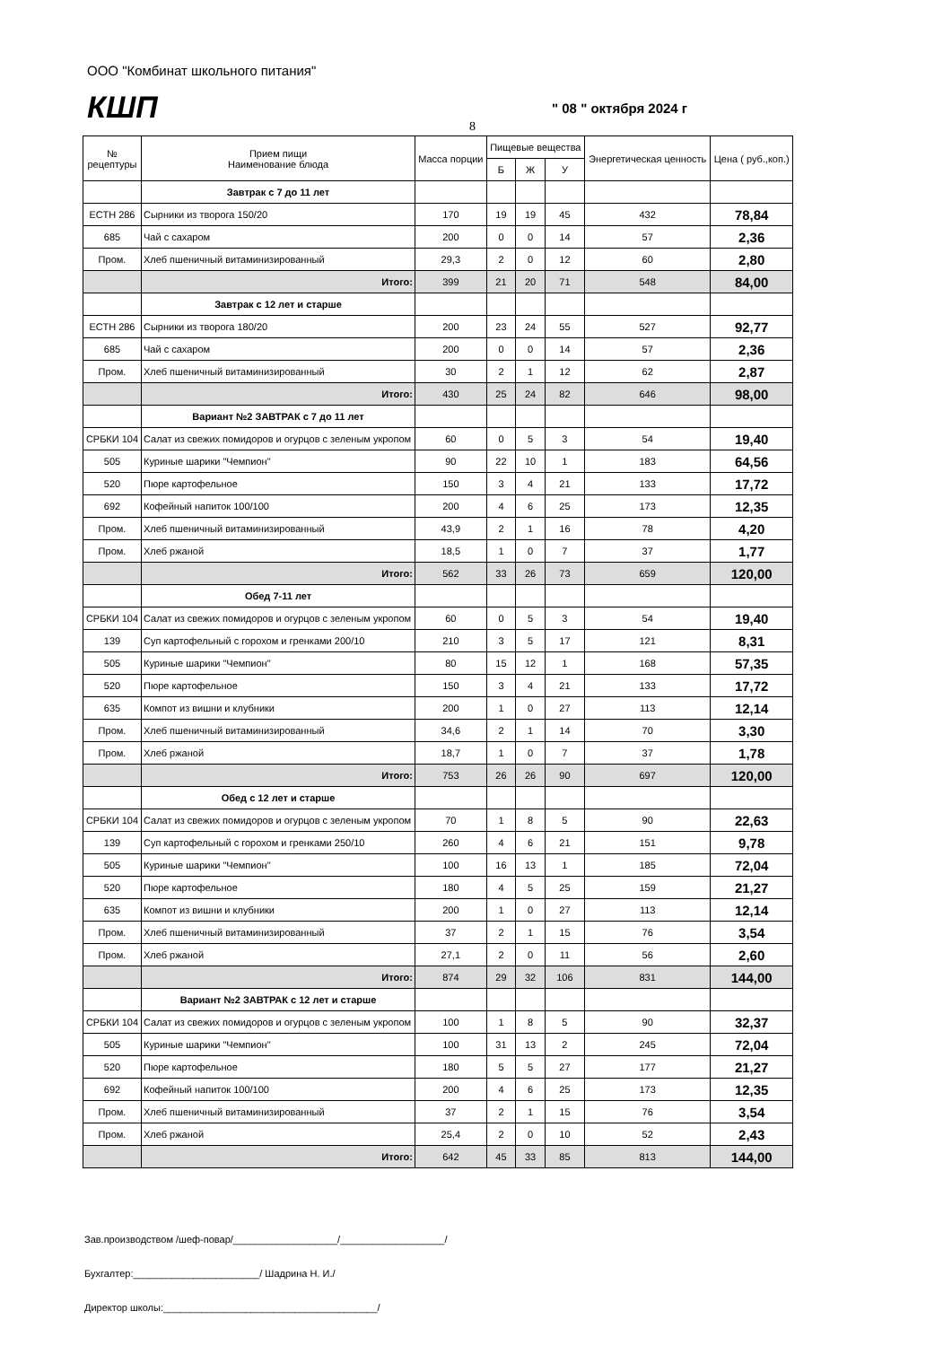ООО "Комбинат школьного питания"
КШП " 08 " октября 2024 г
8
| № рецептуры | Прием пищи Наименование блюда | Масса порции | Пищевые вещества | | | Энергетическая ценность | Цена ( руб.,коп.) |
| --- | --- | --- | --- | --- | --- | --- | --- |
| | | | Б | Ж | У | | |
| | Завтрак с 7 до 11 лет | | | | | | |
| ЕСТН 286 | Сырники из творога 150/20 | 170 | 19 | 19 | 45 | 432 | 78,84 |
| 685 | Чай с сахаром | 200 | 0 | 0 | 14 | 57 | 2,36 |
| Пром. | Хлеб пшеничный витаминизированный | 29,3 | 2 | 0 | 12 | 60 | 2,80 |
| | Итого: | 399 | 21 | 20 | 71 | 548 | 84,00 |
| | Завтрак с 12 лет и старше | | | | | | |
| ЕСТН 286 | Сырники из творога 180/20 | 200 | 23 | 24 | 55 | 527 | 92,77 |
| 685 | Чай с сахаром | 200 | 0 | 0 | 14 | 57 | 2,36 |
| Пром. | Хлеб пшеничный витаминизированный | 30 | 2 | 1 | 12 | 62 | 2,87 |
| | Итого: | 430 | 25 | 24 | 82 | 646 | 98,00 |
| | Вариант №2 ЗАВТРАК с 7 до 11 лет | | | | | | |
| СРБКИ 104 | Салат из свежих помидоров и огурцов с зеленым укропом | 60 | 0 | 5 | 3 | 54 | 19,40 |
| 505 | Куриные шарики "Чемпион" | 90 | 22 | 10 | 1 | 183 | 64,56 |
| 520 | Пюре картофельное | 150 | 3 | 4 | 21 | 133 | 17,72 |
| 692 | Кофейный напиток 100/100 | 200 | 4 | 6 | 25 | 173 | 12,35 |
| Пром. | Хлеб пшеничный витаминизированный | 43,9 | 2 | 1 | 16 | 78 | 4,20 |
| Пром. | Хлеб ржаной | 18,5 | 1 | 0 | 7 | 37 | 1,77 |
| | Итого: | 562 | 33 | 26 | 73 | 659 | 120,00 |
| | Обед 7-11 лет | | | | | | |
| СРБКИ 104 | Салат из свежих помидоров и огурцов с зеленым укропом | 60 | 0 | 5 | 3 | 54 | 19,40 |
| 139 | Суп картофельный с горохом и гренками 200/10 | 210 | 3 | 5 | 17 | 121 | 8,31 |
| 505 | Куриные шарики "Чемпион" | 80 | 15 | 12 | 1 | 168 | 57,35 |
| 520 | Пюре картофельное | 150 | 3 | 4 | 21 | 133 | 17,72 |
| 635 | Компот из вишни и клубники | 200 | 1 | 0 | 27 | 113 | 12,14 |
| Пром. | Хлеб пшеничный витаминизированный | 34,6 | 2 | 1 | 14 | 70 | 3,30 |
| Пром. | Хлеб ржаной | 18,7 | 1 | 0 | 7 | 37 | 1,78 |
| | Итого: | 753 | 26 | 26 | 90 | 697 | 120,00 |
| | Обед с 12 лет и старше | | | | | | |
| СРБКИ 104 | Салат из свежих помидоров и огурцов с зеленым укропом | 70 | 1 | 8 | 5 | 90 | 22,63 |
| 139 | Суп картофельный с горохом и гренками 250/10 | 260 | 4 | 6 | 21 | 151 | 9,78 |
| 505 | Куриные шарики "Чемпион" | 100 | 16 | 13 | 1 | 185 | 72,04 |
| 520 | Пюре картофельное | 180 | 4 | 5 | 25 | 159 | 21,27 |
| 635 | Компот из вишни и клубники | 200 | 1 | 0 | 27 | 113 | 12,14 |
| Пром. | Хлеб пшеничный витаминизированный | 37 | 2 | 1 | 15 | 76 | 3,54 |
| Пром. | Хлеб ржаной | 27,1 | 2 | 0 | 11 | 56 | 2,60 |
| | Итого: | 874 | 29 | 32 | 106 | 831 | 144,00 |
| | Вариант №2 ЗАВТРАК с 12 лет и старше | | | | | | |
| СРБКИ 104 | Салат из свежих помидоров и огурцов с зеленым укропом | 100 | 1 | 8 | 5 | 90 | 32,37 |
| 505 | Куриные шарики "Чемпион" | 100 | 31 | 13 | 2 | 245 | 72,04 |
| 520 | Пюре картофельное | 180 | 5 | 5 | 27 | 177 | 21,27 |
| 692 | Кофейный напиток 100/100 | 200 | 4 | 6 | 25 | 173 | 12,35 |
| Пром. | Хлеб пшеничный витаминизированный | 37 | 2 | 1 | 15 | 76 | 3,54 |
| Пром. | Хлеб ржаной | 25,4 | 2 | 0 | 10 | 52 | 2,43 |
| | Итого: | 642 | 45 | 33 | 85 | 813 | 144,00 |
Зав.производством /шеф-повар/___________________/___________________/
Бухгалтер:_______________________/ Шадрина Н. И./
Директор школы:_______________________________________/